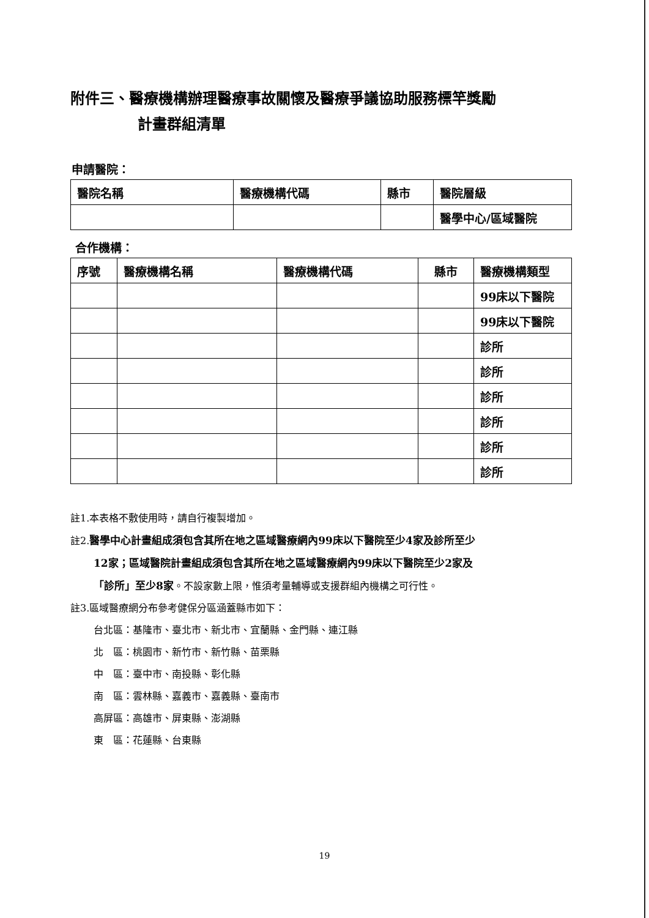附件三、醫療機構辦理醫療事故關懷及醫療爭議協助服務標竿獎勵
計畫群組清單
申請醫院：
| 醫院名稱 | 醫療機構代碼 | 縣市 | 醫院層級 |
| --- | --- | --- | --- |
| | | | 醫學中心/區域醫院 |
合作機構：
| 序號 | 醫療機構名稱 | 醫療機構代碼 | 縣市 | 醫療機構類型 |
| --- | --- | --- | --- | --- |
| | | | | 99床以下醫院 |
| | | | | 99床以下醫院 |
| | | | | 診所 |
| | | | | 診所 |
| | | | | 診所 |
| | | | | 診所 |
| | | | | 診所 |
| | | | | 診所 |
註1.本表格不敷使用時，請自行複製增加。
註2.醫學中心計畫組成須包含其所在地之區域醫療網內99床以下醫院至少4家及診所至少
12家；區域醫院計畫組成須包含其所在地之區域醫療網內99床以下醫院至少2家及
「診所」至少8家。不設家數上限，惟須考量輔導或支援群組內機構之可行性。
註3.區域醫療網分布參考健保分區涵蓋縣市如下：
台北區：基隆市、臺北市、新北市、宜蘭縣、金門縣、連江縣
北　區：桃園市、新竹市、新竹縣、苗栗縣
中　區：臺中市、南投縣、彰化縣
南　區：雲林縣、嘉義市、嘉義縣、臺南市
高屏區：高雄市、屏東縣、澎湖縣
東　區：花蓮縣、台東縣
19